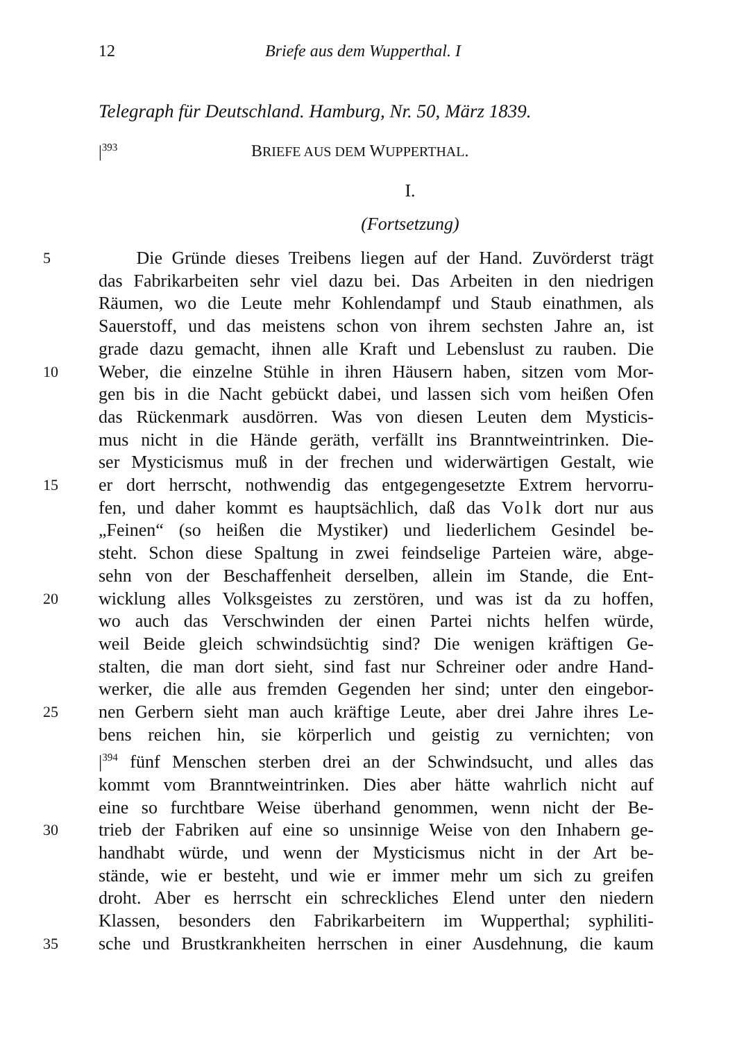12 Briefe aus dem Wupperthal. I
Telegraph für Deutschland. Hamburg, Nr. 50, März 1839.
|<sup>393</sup> BRIEFE AUS DEM WUPPERTHAL.
I.
(Fortsetzung)
5 Die Gründe dieses Treibens liegen auf der Hand. Zuvörderst trägt
das Fabrikarbeiten sehr viel dazu bei. Das Arbeiten in den niedrigen
Räumen, wo die Leute mehr Kohlendampf und Staub einathmen, als
Sauerstoff, und das meistens schon von ihrem sechsten Jahre an, ist
grade dazu gemacht, ihnen alle Kraft und Lebenslust zu rauben. Die
10 Weber, die einzelne Stühle in ihren Häusern haben, sitzen vom Mor-
gen bis in die Nacht gebückt dabei, und lassen sich vom heißen Ofen
das Rückenmark ausdörren. Was von diesen Leuten dem Mysticis-
mus nicht in die Hände geräth, verfällt ins Branntweintrinken. Die-
ser Mysticismus muß in der frechen und widerwärtigen Gestalt, wie
15 er dort herrscht, nothwendig das entgegengesetzte Extrem hervorru-
fen, und daher kommt es hauptsächlich, daß das Volk dort nur aus
„Feinen“ (so heißen die Mystiker) und liederlichem Gesindel be-
steht. Schon diese Spaltung in zwei feindselige Parteien wäre, abge-
sehn von der Beschaffenheit derselben, allein im Stande, die Ent-
20 wicklung alles Volksgeistes zu zerstören, und was ist da zu hoffen,
wo auch das Verschwinden der einen Partei nichts helfen würde,
weil Beide gleich schwindsüchtig sind? Die wenigen kräftigen Ge-
stalten, die man dort sieht, sind fast nur Schreiner oder andre Hand-
werker, die alle aus fremden Gegenden her sind; unter den eingebor-
25 nen Gerbern sieht man auch kräftige Leute, aber drei Jahre ihres Le-
bens reichen hin, sie körperlich und geistig zu vernichten; von
|<sup>394</sup> fünf Menschen sterben drei an der Schwindsucht, und alles das
kommt vom Branntweintrinken. Dies aber hätte wahrlich nicht auf
eine so furchtbare Weise überhand genommen, wenn nicht der Be-
30 trieb der Fabriken auf eine so unsinnige Weise von den Inhabern ge-
handhabt würde, und wenn der Mysticismus nicht in der Art be-
stände, wie er besteht, und wie er immer mehr um sich zu greifen
droht. Aber es herrscht ein schreckliches Elend unter den niedern
Klassen, besonders den Fabrikarbeitern im Wupperthal; syphiliti-
35 sche und Brustkrankheiten herrschen in einer Ausdehnung, die kaum